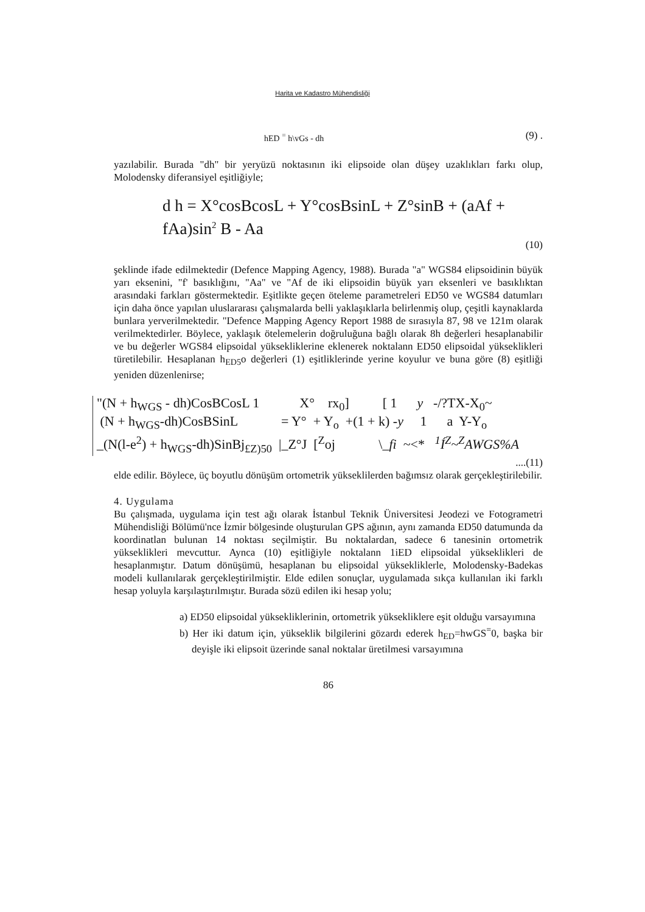Harita ve Kadastro Mühendisliği
hED <sup>=</sup> h\vGs - dh (9) .
yazılabilir. Burada "dh" bir yeryüzü noktasının iki elipsoide olan düşey uzaklıkları farkı olup, Molodensky diferansiyel eşitliğiyle;
d h = X°cosBcosL + Y°cosBsinL + Z°sinB + (aAf + fAa)sin<sup>2</sup> B - Aa
(10)
şeklinde ifade edilmektedir (Defence Mapping Agency, 1988). Burada "a" WGS84 elipsoidinin büyük yarı eksenini, "f' basıklığını, "Aa" ve "Af de iki elipsoidin büyük yarı eksenleri ve basıklıktan arasındaki farkları göstermektedir. Eşitlikte geçen öteleme parametreleri ED50 ve WGS84 datumları için daha önce yapılan uluslararası çalışmalarda belli yaklaşıklarla belirlenmiş olup, çeşitli kaynaklarda bunlara yerverilmektedir. "Defence Mapping Agency Report 1988 de sırasıyla 87, 98 ve 121m olarak verilmektedirler. Böylece, yaklaşık ötelemelerin doğruluğuna bağlı olarak 8h değerleri hesaplanabilir ve bu değerler WGS84 elipsoidal yüksekliklerine eklenerek noktalann ED50 elipsoidal yükseklikleri türetilebilir. Hesaplanan h<sub>ED5</sub>o değerleri (1) eşitliklerinde yerine koyulur ve buna göre (8) eşitliği yeniden düzenlenirse;
"(N + h<sub>WGS</sub> - dh)CosBCosL 1 X° rx<sub>0</sub>] [ 1 y -/?TX-X<sub>0</sub>~ (N + h<sub>WGS</sub>-dh)CosBSinL = Y° + Y<sub>o</sub> +(1 + k) -y 1 a Y-Y<sub>o</sub> _(N(l-e<sup>2</sup>) + h<sub>WGS</sub>-dh)SinBj<sub>£Z)50</sub> |_Z°J [<sup>Z</sup>oj \_fi ~<* <sup>1</sup>Í<sup>Z</sup>~<sup>Z</sup>AWGS%A
....(11)
elde edilir. Böylece, üç boyutlu dönüşüm ortometrik yükseklilerden bağımsız olarak gerçekleştirilebilir.
4. Uygulama
Bu çalışmada, uygulama için test ağı olarak İstanbul Teknik Üniversitesi Jeodezi ve Fotogrametri Mühendisliği Bölümü'nce İzmir bölgesinde oluşturulan GPS ağının, aynı zamanda ED50 datumunda da koordinatlan bulunan 14 noktası seçilmiştir. Bu noktalardan, sadece 6 tanesinin ortometrik yükseklikleri mevcuttur. Aynca (10) eşitliğiyle noktalann 1iED elipsoidal yükseklikleri de hesaplanmıştır. Datum dönüşümü, hesaplanan bu elipsoidal yüksekliklerle, Molodensky-Badekas modeli kullanılarak gerçekleştirilmiştir. Elde edilen sonuçlar, uygulamada sıkça kullanılan iki farklı hesap yoluyla karşılaştırılmıştır. Burada sözü edilen iki hesap yolu;
a) ED50 elipsoidal yüksekliklerinin, ortometrik yüksekliklere eşit olduğu varsayımına
b) Her iki datum için, yükseklik bilgilerini gözardı ederek h<sub>ED</sub>=hwGS<sup>=</sup>0, başka bir deyişle iki elipsoit üzerinde sanal noktalar üretilmesi varsayımına
86